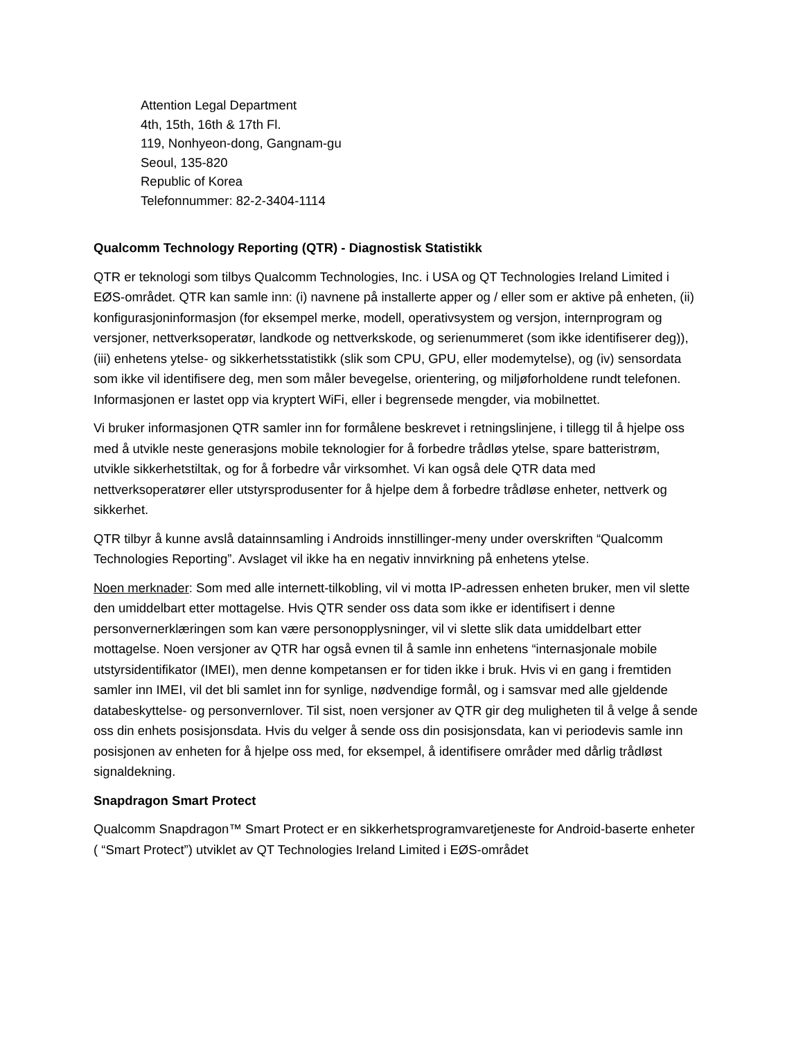Attention Legal Department
4th, 15th, 16th & 17th Fl.
119, Nonhyeon-dong, Gangnam-gu
Seoul, 135-820
Republic of Korea
Telefonnummer: 82-2-3404-1114
Qualcomm Technology Reporting (QTR) - Diagnostisk Statistikk
QTR er teknologi som tilbys Qualcomm Technologies, Inc. i USA og QT Technologies Ireland Limited i EØS-området. QTR kan samle inn: (i) navnene på installerte apper og / eller som er aktive på enheten, (ii) konfigurasjoninformasjon (for eksempel merke, modell, operativsystem og versjon, internprogram og versjoner, nettverksoperatør, landkode og nettverkskode, og serienummeret (som ikke identifiserer deg)), (iii) enhetens ytelse- og sikkerhetsstatistikk (slik som CPU, GPU, eller modemytelse), og (iv) sensordata som ikke vil identifisere deg, men som måler bevegelse, orientering, og miljøforholdene rundt telefonen. Informasjonen er lastet opp via kryptert WiFi, eller i begrensede mengder, via mobilnettet.
Vi bruker informasjonen QTR samler inn for formålene beskrevet i retningslinjene, i tillegg til å hjelpe oss med å utvikle neste generasjons mobile teknologier for å forbedre trådløs ytelse, spare batteristrøm, utvikle sikkerhetstiltak, og for å forbedre vår virksomhet. Vi kan også dele QTR data med nettverksoperatører eller utstyrsprodusenter for å hjelpe dem å forbedre trådløse enheter, nettverk og sikkerhet.
QTR tilbyr å kunne avslå datainnsamling i Androids innstillinger-meny under overskriften “Qualcomm Technologies Reporting”. Avslaget vil ikke ha en negativ innvirkning på enhetens ytelse.
Noen merknader: Som med alle internett-tilkobling, vil vi motta IP-adressen enheten bruker, men vil slette den umiddelbart etter mottagelse. Hvis QTR sender oss data som ikke er identifisert i denne personvernerklæringen som kan være personopplysninger, vil vi slette slik data umiddelbart etter mottagelse. Noen versjoner av QTR har også evnen til å samle inn enhetens “internasjonale mobile utstyrsidentifikator (IMEI), men denne kompetansen er for tiden ikke i bruk. Hvis vi en gang i fremtiden samler inn IMEI, vil det bli samlet inn for synlige, nødvendige formål, og i samsvar med alle gjeldende databeskyttelse- og personvernlover. Til sist, noen versjoner av QTR gir deg muligheten til å velge å sende oss din enhets posisjonsdata. Hvis du velger å sende oss din posisjonsdata, kan vi periodevis samle inn posisjonen av enheten for å hjelpe oss med, for eksempel, å identifisere områder med dårlig trådløst signaldekning.
Snapdragon Smart Protect
Qualcomm Snapdragon™ Smart Protect er en sikkerhetsprogramvaretjeneste for Android-baserte enheter ( “Smart Protect”) utviklet av QT Technologies Ireland Limited i EØS-området